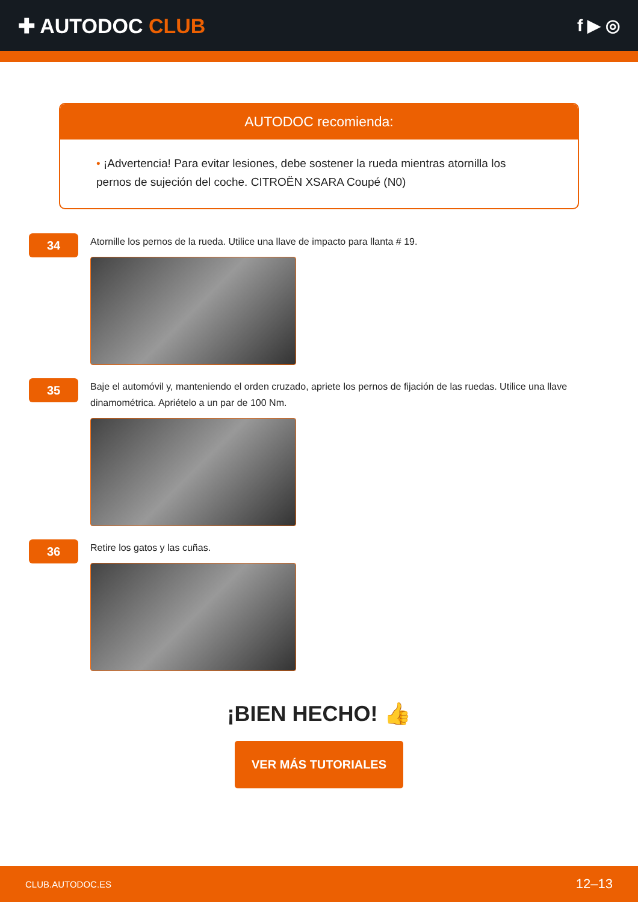✚ AUTODOC CLUB
f ▶ ◎
AUTODOC recomienda:
• ¡Advertencia! Para evitar lesiones, debe sostener la rueda mientras atornilla los pernos de sujeción del coche. CITROËN XSARA Coupé (N0)
34
Atornille los pernos de la rueda. Utilice una llave de impacto para llanta # 19.
35
Baje el automóvil y, manteniendo el orden cruzado, apriete los pernos de fijación de las ruedas. Utilice una llave dinamométrica. Apriételo a un par de 100 Nm.
36
Retire los gatos y las cuñas.
¡BIEN HECHO! 👍
VER MÁS TUTORIALES
CLUB.AUTODOC.ES 12–13